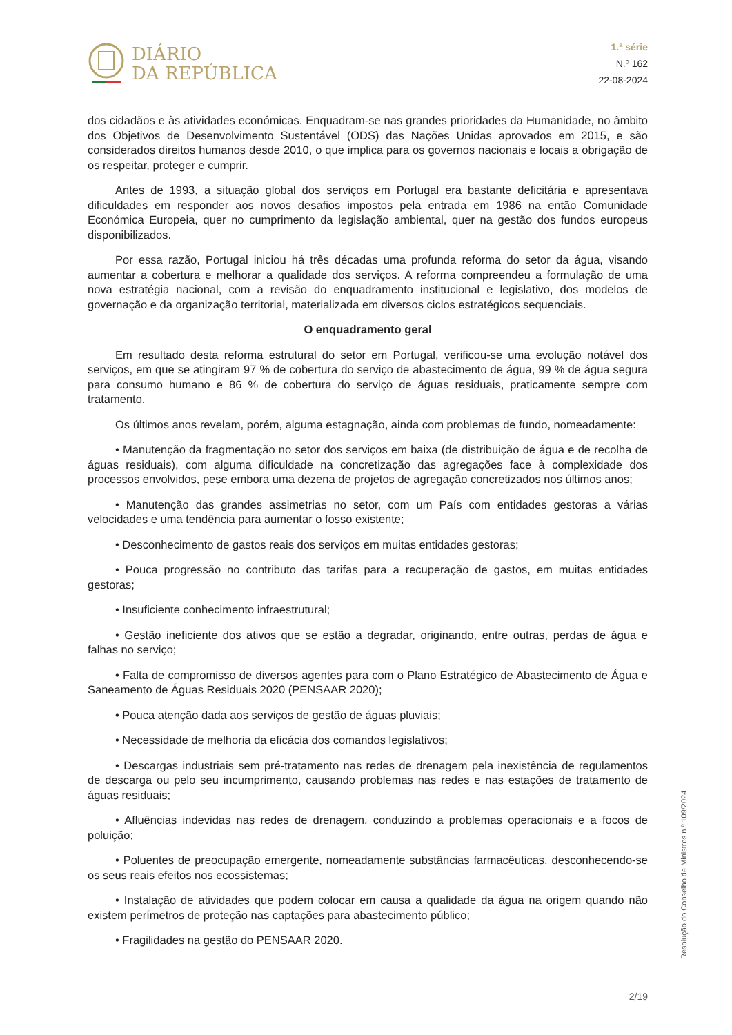DIÁRIO
DA REPÚBLICA
1.ª série
N.º 162
22-08-2024
dos cidadãos e às atividades económicas. Enquadram-se nas grandes prioridades da Humanidade, no âmbito dos Objetivos de Desenvolvimento Sustentável (ODS) das Nações Unidas aprovados em 2015, e são considerados direitos humanos desde 2010, o que implica para os governos nacionais e locais a obrigação de os respeitar, proteger e cumprir.
Antes de 1993, a situação global dos serviços em Portugal era bastante deficitária e apresentava dificuldades em responder aos novos desafios impostos pela entrada em 1986 na então Comunidade Económica Europeia, quer no cumprimento da legislação ambiental, quer na gestão dos fundos europeus disponibilizados.
Por essa razão, Portugal iniciou há três décadas uma profunda reforma do setor da água, visando aumentar a cobertura e melhorar a qualidade dos serviços. A reforma compreendeu a formulação de uma nova estratégia nacional, com a revisão do enquadramento institucional e legislativo, dos modelos de governação e da organização territorial, materializada em diversos ciclos estratégicos sequenciais.
O enquadramento geral
Em resultado desta reforma estrutural do setor em Portugal, verificou-se uma evolução notável dos serviços, em que se atingiram 97 % de cobertura do serviço de abastecimento de água, 99 % de água segura para consumo humano e 86 % de cobertura do serviço de águas residuais, praticamente sempre com tratamento.
Os últimos anos revelam, porém, alguma estagnação, ainda com problemas de fundo, nomeadamente:
• Manutenção da fragmentação no setor dos serviços em baixa (de distribuição de água e de recolha de águas residuais), com alguma dificuldade na concretização das agregações face à complexidade dos processos envolvidos, pese embora uma dezena de projetos de agregação concretizados nos últimos anos;
• Manutenção das grandes assimetrias no setor, com um País com entidades gestoras a várias velocidades e uma tendência para aumentar o fosso existente;
• Desconhecimento de gastos reais dos serviços em muitas entidades gestoras;
• Pouca progressão no contributo das tarifas para a recuperação de gastos, em muitas entidades gestoras;
• Insuficiente conhecimento infraestrutural;
• Gestão ineficiente dos ativos que se estão a degradar, originando, entre outras, perdas de água e falhas no serviço;
• Falta de compromisso de diversos agentes para com o Plano Estratégico de Abastecimento de Água e Saneamento de Águas Residuais 2020 (PENSAAR 2020);
• Pouca atenção dada aos serviços de gestão de águas pluviais;
• Necessidade de melhoria da eficácia dos comandos legislativos;
• Descargas industriais sem pré-tratamento nas redes de drenagem pela inexistência de regulamentos de descarga ou pelo seu incumprimento, causando problemas nas redes e nas estações de tratamento de águas residuais;
• Afluências indevidas nas redes de drenagem, conduzindo a problemas operacionais e a focos de poluição;
• Poluentes de preocupação emergente, nomeadamente substâncias farmacêuticas, desconhecendo-se os seus reais efeitos nos ecossistemas;
• Instalação de atividades que podem colocar em causa a qualidade da água na origem quando não existem perímetros de proteção nas captações para abastecimento público;
• Fragilidades na gestão do PENSAAR 2020.
Resolução do Conselho de Ministros n.º 109/2024
2/19